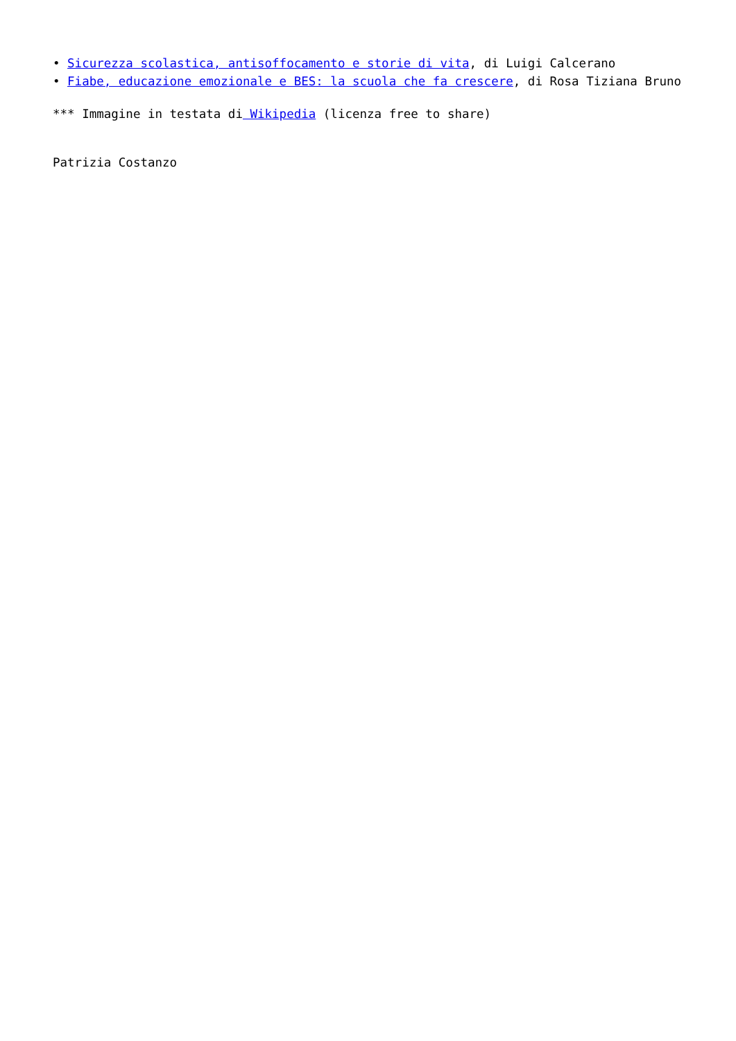• Sicurezza scolastica, antisoffocamento e storie di vita, di Luigi Calcerano
• Fiabe, educazione emozionale e BES: la scuola che fa crescere, di Rosa Tiziana Bruno
*** Immagine in testata di Wikipedia (licenza free to share)
Patrizia Costanzo